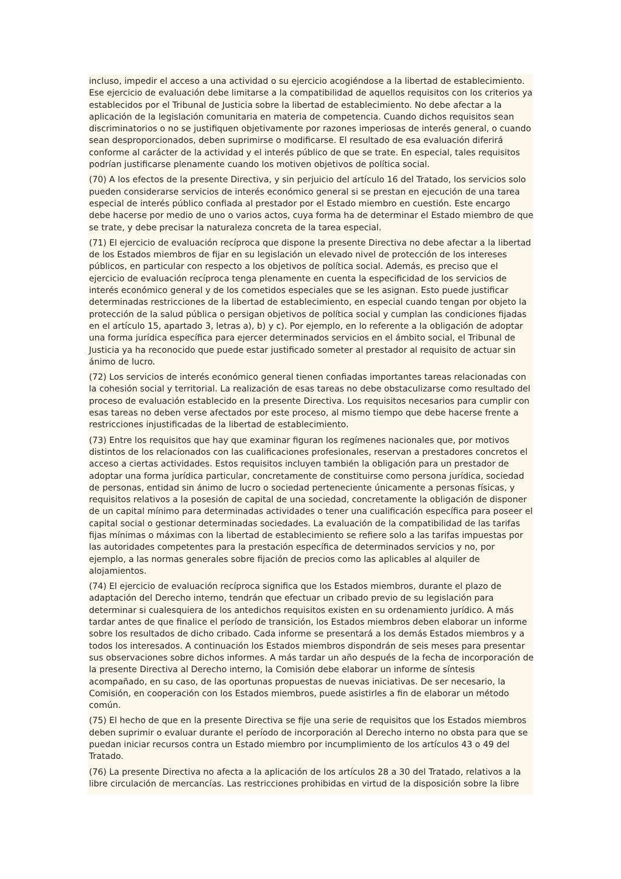incluso, impedir el acceso a una actividad o su ejercicio acogiéndose a la libertad de establecimiento. Ese ejercicio de evaluación debe limitarse a la compatibilidad de aquellos requisitos con los criterios ya establecidos por el Tribunal de Justicia sobre la libertad de establecimiento. No debe afectar a la aplicación de la legislación comunitaria en materia de competencia. Cuando dichos requisitos sean discriminatorios o no se justifiquen objetivamente por razones imperiosas de interés general, o cuando sean desproporcionados, deben suprimirse o modificarse. El resultado de esa evaluación diferirá conforme al carácter de la actividad y el interés público de que se trate. En especial, tales requisitos podrían justificarse plenamente cuando los motiven objetivos de política social.
(70) A los efectos de la presente Directiva, y sin perjuicio del artículo 16 del Tratado, los servicios solo pueden considerarse servicios de interés económico general si se prestan en ejecución de una tarea especial de interés público confiada al prestador por el Estado miembro en cuestión. Este encargo debe hacerse por medio de uno o varios actos, cuya forma ha de determinar el Estado miembro de que se trate, y debe precisar la naturaleza concreta de la tarea especial.
(71) El ejercicio de evaluación recíproca que dispone la presente Directiva no debe afectar a la libertad de los Estados miembros de fijar en su legislación un elevado nivel de protección de los intereses públicos, en particular con respecto a los objetivos de política social. Además, es preciso que el ejercicio de evaluación recíproca tenga plenamente en cuenta la especificidad de los servicios de interés económico general y de los cometidos especiales que se les asignan. Esto puede justificar determinadas restricciones de la libertad de establecimiento, en especial cuando tengan por objeto la protección de la salud pública o persigan objetivos de política social y cumplan las condiciones fijadas en el artículo 15, apartado 3, letras a), b) y c). Por ejemplo, en lo referente a la obligación de adoptar una forma jurídica específica para ejercer determinados servicios en el ámbito social, el Tribunal de Justicia ya ha reconocido que puede estar justificado someter al prestador al requisito de actuar sin ánimo de lucro.
(72) Los servicios de interés económico general tienen confiadas importantes tareas relacionadas con la cohesión social y territorial. La realización de esas tareas no debe obstaculizarse como resultado del proceso de evaluación establecido en la presente Directiva. Los requisitos necesarios para cumplir con esas tareas no deben verse afectados por este proceso, al mismo tiempo que debe hacerse frente a restricciones injustificadas de la libertad de establecimiento.
(73) Entre los requisitos que hay que examinar figuran los regímenes nacionales que, por motivos distintos de los relacionados con las cualificaciones profesionales, reservan a prestadores concretos el acceso a ciertas actividades. Estos requisitos incluyen también la obligación para un prestador de adoptar una forma jurídica particular, concretamente de constituirse como persona jurídica, sociedad de personas, entidad sin ánimo de lucro o sociedad perteneciente únicamente a personas físicas, y requisitos relativos a la posesión de capital de una sociedad, concretamente la obligación de disponer de un capital mínimo para determinadas actividades o tener una cualificación específica para poseer el capital social o gestionar determinadas sociedades. La evaluación de la compatibilidad de las tarifas fijas mínimas o máximas con la libertad de establecimiento se refiere solo a las tarifas impuestas por las autoridades competentes para la prestación específica de determinados servicios y no, por ejemplo, a las normas generales sobre fijación de precios como las aplicables al alquiler de alojamientos.
(74) El ejercicio de evaluación recíproca significa que los Estados miembros, durante el plazo de adaptación del Derecho interno, tendrán que efectuar un cribado previo de su legislación para determinar si cualesquiera de los antedichos requisitos existen en su ordenamiento jurídico. A más tardar antes de que finalice el período de transición, los Estados miembros deben elaborar un informe sobre los resultados de dicho cribado. Cada informe se presentará a los demás Estados miembros y a todos los interesados. A continuación los Estados miembros dispondrán de seis meses para presentar sus observaciones sobre dichos informes. A más tardar un año después de la fecha de incorporación de la presente Directiva al Derecho interno, la Comisión debe elaborar un informe de síntesis acompañado, en su caso, de las oportunas propuestas de nuevas iniciativas. De ser necesario, la Comisión, en cooperación con los Estados miembros, puede asistirles a fin de elaborar un método común.
(75) El hecho de que en la presente Directiva se fije una serie de requisitos que los Estados miembros deben suprimir o evaluar durante el período de incorporación al Derecho interno no obsta para que se puedan iniciar recursos contra un Estado miembro por incumplimiento de los artículos 43 o 49 del Tratado.
(76) La presente Directiva no afecta a la aplicación de los artículos 28 a 30 del Tratado, relativos a la libre circulación de mercancías. Las restricciones prohibidas en virtud de la disposición sobre la libre